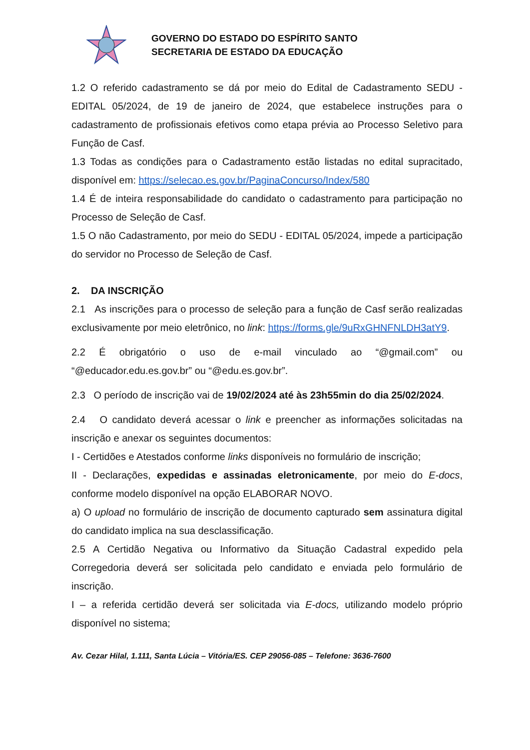GOVERNO DO ESTADO DO ESPÍRITO SANTO
SECRETARIA DE ESTADO DA EDUCAÇÃO
1.2 O referido cadastramento se dá por meio do Edital de Cadastramento SEDU - EDITAL 05/2024, de 19 de janeiro de 2024, que estabelece instruções para o cadastramento de profissionais efetivos como etapa prévia ao Processo Seletivo para Função de Casf.
1.3 Todas as condições para o Cadastramento estão listadas no edital supracitado, disponível em: https://selecao.es.gov.br/PaginaConcurso/Index/580
1.4 É de inteira responsabilidade do candidato o cadastramento para participação no Processo de Seleção de Casf.
1.5 O não Cadastramento, por meio do SEDU - EDITAL 05/2024, impede a participação do servidor no Processo de Seleção de Casf.
2. DA INSCRIÇÃO
2.1 As inscrições para o processo de seleção para a função de Casf serão realizadas exclusivamente por meio eletrônico, no link: https://forms.gle/9uRxGHNFNLDH3atY9.
2.2 É obrigatório o uso de e-mail vinculado ao “@gmail.com” ou “@educador.edu.es.gov.br” ou “@edu.es.gov.br”.
2.3 O período de inscrição vai de 19/02/2024 até às 23h55min do dia 25/02/2024.
2.4 O candidato deverá acessar o link e preencher as informações solicitadas na inscrição e anexar os seguintes documentos:
I - Certidões e Atestados conforme links disponíveis no formulário de inscrição;
II - Declarações, expedidas e assinadas eletronicamente, por meio do E-docs, conforme modelo disponível na opção ELABORAR NOVO.
a) O upload no formulário de inscrição de documento capturado sem assinatura digital do candidato implica na sua desclassificação.
2.5 A Certidão Negativa ou Informativo da Situação Cadastral expedido pela Corregedoria deverá ser solicitada pelo candidato e enviada pelo formulário de inscrição.
I – a referida certidão deverá ser solicitada via E-docs, utilizando modelo próprio disponível no sistema;
Av. Cezar Hilal, 1.111, Santa Lúcia – Vitória/ES. CEP 29056-085 – Telefone: 3636-7600